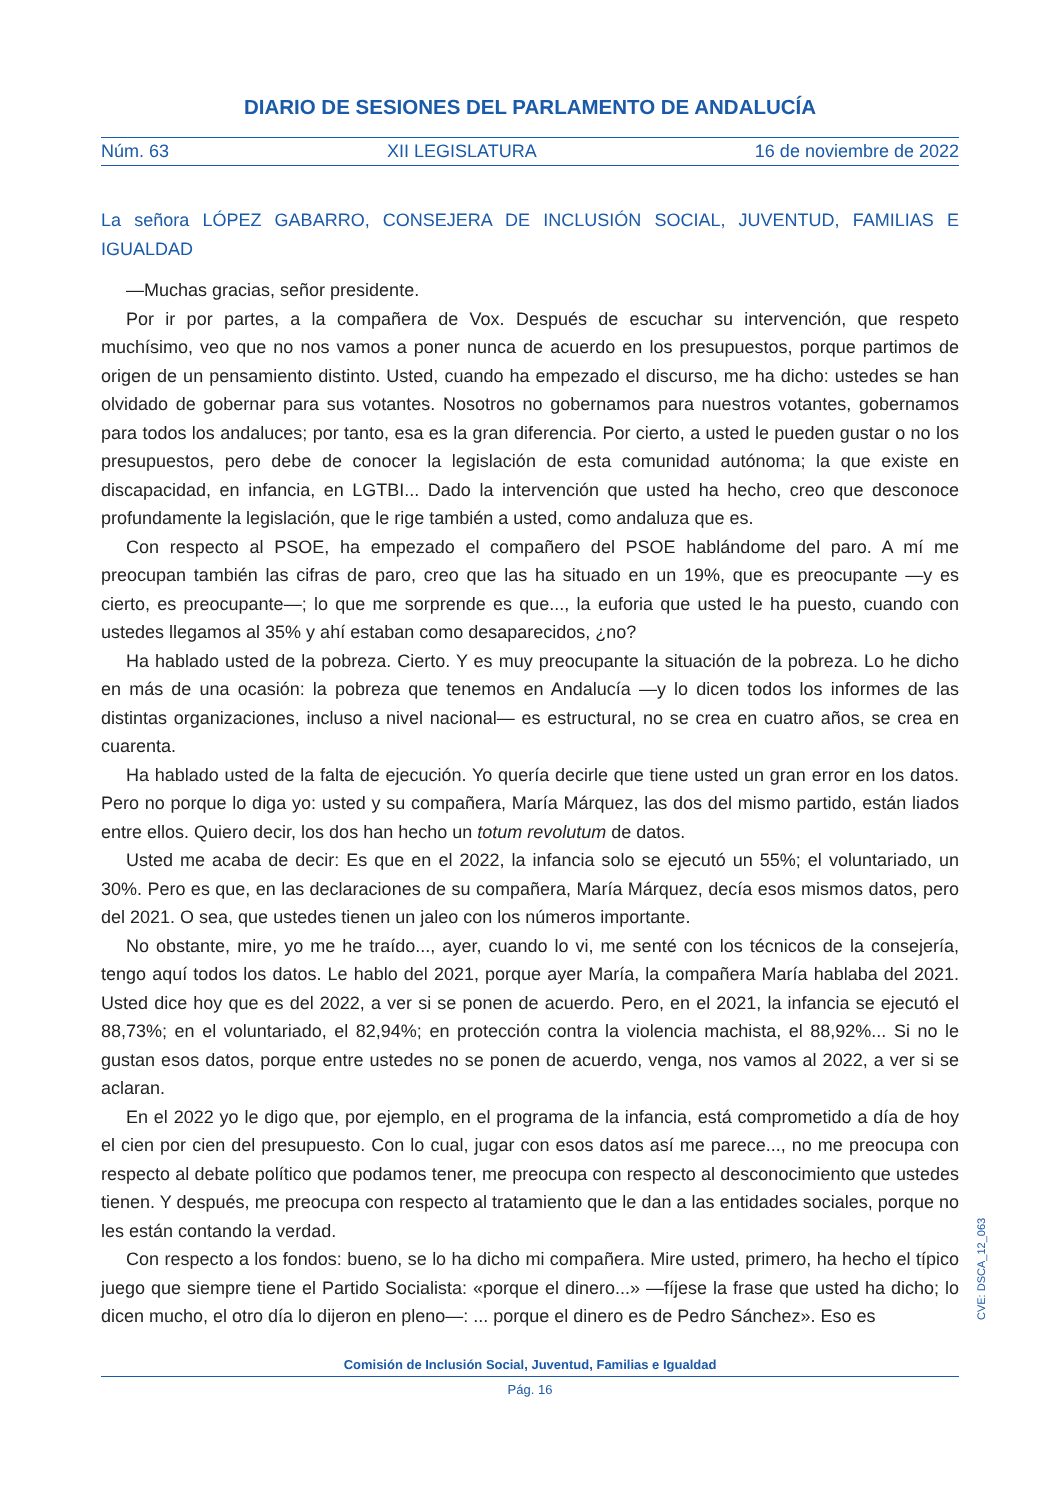DIARIO DE SESIONES DEL PARLAMENTO DE ANDALUCÍA
Núm. 63 XII LEGISLATURA 16 de noviembre de 2022
La señora LÓPEZ GABARRO, CONSEJERA DE INCLUSIÓN SOCIAL, JUVENTUD, FAMILIAS E IGUALDAD
—Muchas gracias, señor presidente.
Por ir por partes, a la compañera de Vox. Después de escuchar su intervención, que respeto muchísimo, veo que no nos vamos a poner nunca de acuerdo en los presupuestos, porque partimos de origen de un pensamiento distinto. Usted, cuando ha empezado el discurso, me ha dicho: ustedes se han olvidado de gobernar para sus votantes. Nosotros no gobernamos para nuestros votantes, gobernamos para todos los andaluces; por tanto, esa es la gran diferencia. Por cierto, a usted le pueden gustar o no los presupuestos, pero debe de conocer la legislación de esta comunidad autónoma; la que existe en discapacidad, en infancia, en LGTBI... Dado la intervención que usted ha hecho, creo que desconoce profundamente la legislación, que le rige también a usted, como andaluza que es.
Con respecto al PSOE, ha empezado el compañero del PSOE hablándome del paro. A mí me preocupan también las cifras de paro, creo que las ha situado en un 19%, que es preocupante —y es cierto, es preocupante—; lo que me sorprende es que..., la euforia que usted le ha puesto, cuando con ustedes llegamos al 35% y ahí estaban como desaparecidos, ¿no?
Ha hablado usted de la pobreza. Cierto. Y es muy preocupante la situación de la pobreza. Lo he dicho en más de una ocasión: la pobreza que tenemos en Andalucía —y lo dicen todos los informes de las distintas organizaciones, incluso a nivel nacional— es estructural, no se crea en cuatro años, se crea en cuarenta.
Ha hablado usted de la falta de ejecución. Yo quería decirle que tiene usted un gran error en los datos. Pero no porque lo diga yo: usted y su compañera, María Márquez, las dos del mismo partido, están liados entre ellos. Quiero decir, los dos han hecho un totum revolutum de datos.
Usted me acaba de decir: Es que en el 2022, la infancia solo se ejecutó un 55%; el voluntariado, un 30%. Pero es que, en las declaraciones de su compañera, María Márquez, decía esos mismos datos, pero del 2021. O sea, que ustedes tienen un jaleo con los números importante.
No obstante, mire, yo me he traído..., ayer, cuando lo vi, me senté con los técnicos de la consejería, tengo aquí todos los datos. Le hablo del 2021, porque ayer María, la compañera María hablaba del 2021. Usted dice hoy que es del 2022, a ver si se ponen de acuerdo. Pero, en el 2021, la infancia se ejecutó el 88,73%; en el voluntariado, el 82,94%; en protección contra la violencia machista, el 88,92%... Si no le gustan esos datos, porque entre ustedes no se ponen de acuerdo, venga, nos vamos al 2022, a ver si se aclaran.
En el 2022 yo le digo que, por ejemplo, en el programa de la infancia, está comprometido a día de hoy el cien por cien del presupuesto. Con lo cual, jugar con esos datos así me parece..., no me preocupa con respecto al debate político que podamos tener, me preocupa con respecto al desconocimiento que ustedes tienen. Y después, me preocupa con respecto al tratamiento que le dan a las entidades sociales, porque no les están contando la verdad.
Con respecto a los fondos: bueno, se lo ha dicho mi compañera. Mire usted, primero, ha hecho el típico juego que siempre tiene el Partido Socialista: «porque el dinero...» —fíjese la frase que usted ha dicho; lo dicen mucho, el otro día lo dijeron en pleno—: ... porque el dinero es de Pedro Sánchez». Eso es
Comisión de Inclusión Social, Juventud, Familias e Igualdad
Pág. 16
CVE: DSCA_12_063